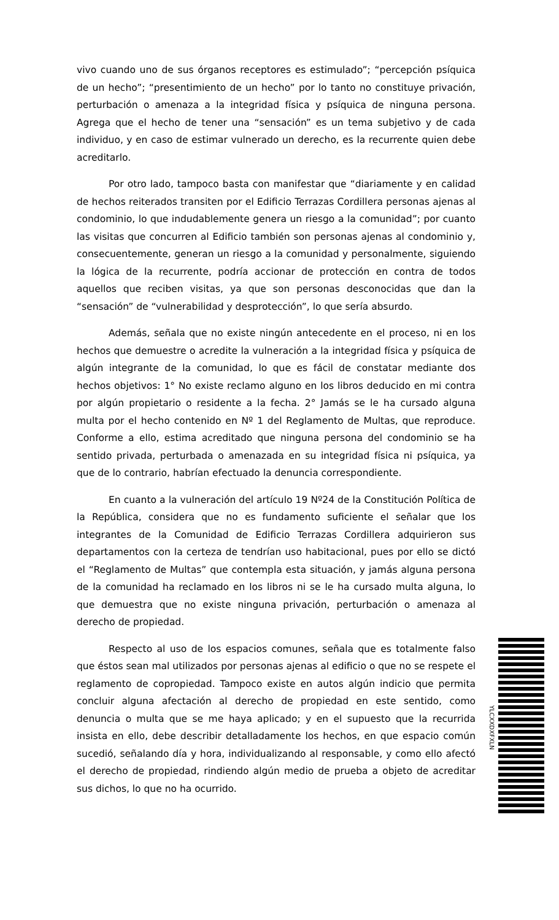vivo cuando uno de sus órganos receptores es estimulado”; “percepción psíquica de un hecho”; “presentimiento de un hecho” por lo tanto no constituye privación, perturbación o amenaza a la integridad física y psíquica de ninguna persona. Agrega que el hecho de tener una “sensación” es un tema subjetivo y de cada individuo, y en caso de estimar vulnerado un derecho, es la recurrente quien debe acreditarlo.
Por otro lado, tampoco basta con manifestar que “diariamente y en calidad de hechos reiterados transiten por el Edificio Terrazas Cordillera personas ajenas al condominio, lo que indudablemente genera un riesgo a la comunidad”; por cuanto las visitas que concurren al Edificio también son personas ajenas al condominio y, consecuentemente, generan un riesgo a la comunidad y personalmente, siguiendo la lógica de la recurrente, podría accionar de protección en contra de todos aquellos que reciben visitas, ya que son personas desconocidas que dan la “sensación” de “vulnerabilidad y desprotección”, lo que sería absurdo.
Además, señala que no existe ningún antecedente en el proceso, ni en los hechos que demuestre o acredite la vulneración a la integridad física y psíquica de algún integrante de la comunidad, lo que es fácil de constatar mediante dos hechos objetivos: 1° No existe reclamo alguno en los libros deducido en mi contra por algún propietario o residente a la fecha. 2° Jamás se le ha cursado alguna multa por el hecho contenido en Nº 1 del Reglamento de Multas, que reproduce. Conforme a ello, estima acreditado que ninguna persona del condominio se ha sentido privada, perturbada o amenazada en su integridad física ni psíquica, ya que de lo contrario, habrían efectuado la denuncia correspondiente.
En cuanto a la vulneración del artículo 19 Nº24 de la Constitución Política de la República, considera que no es fundamento suficiente el señalar que los integrantes de la Comunidad de Edificio Terrazas Cordillera adquirieron sus departamentos con la certeza de tendrían uso habitacional, pues por ello se dictó el “Reglamento de Multas” que contempla esta situación, y jamás alguna persona de la comunidad ha reclamado en los libros ni se le ha cursado multa alguna, lo que demuestra que no existe ninguna privación, perturbación o amenaza al derecho de propiedad.
Respecto al uso de los espacios comunes, señala que es totalmente falso que éstos sean mal utilizados por personas ajenas al edificio o que no se respete el reglamento de copropiedad. Tampoco existe en autos algún indicio que permita concluir alguna afectación al derecho de propiedad en este sentido, como denuncia o multa que se me haya aplicado; y en el supuesto que la recurrida insista en ello, debe describir detalladamente los hechos, en que espacio común sucedió, señalando día y hora, individualizando al responsable, y como ello afectó el derecho de propiedad, rindiendo algún medio de prueba a objeto de acreditar sus dichos, lo que no ha ocurrido.
YLCXXDXFXLN